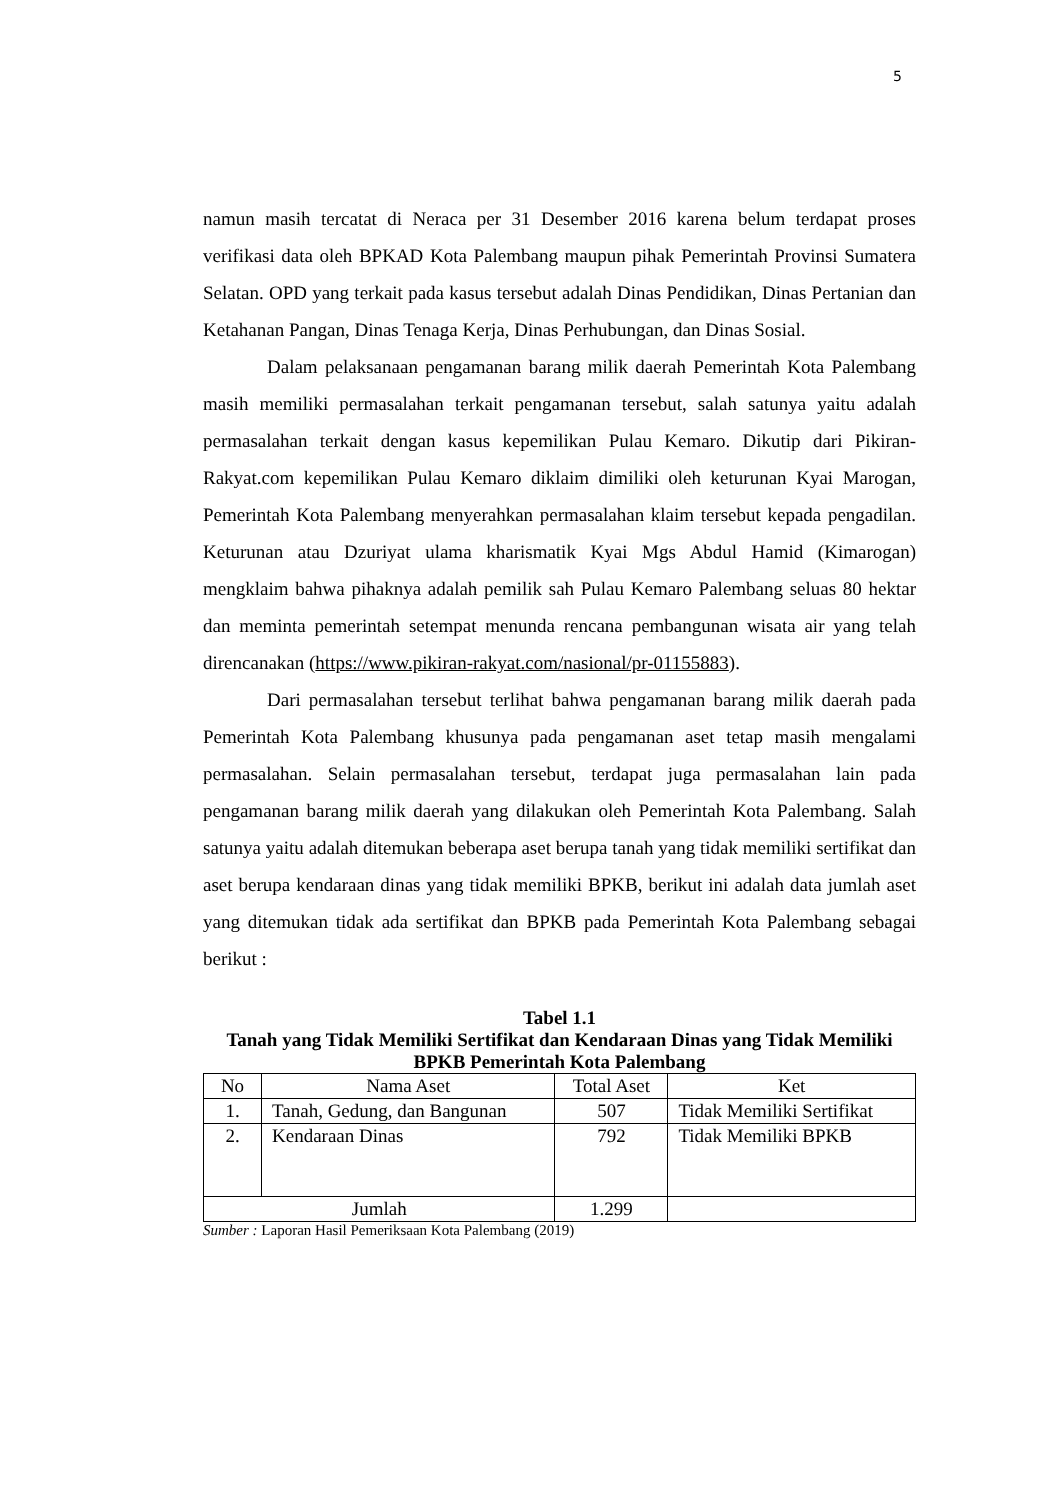5
namun masih tercatat di Neraca per 31 Desember 2016 karena belum terdapat proses verifikasi data oleh BPKAD Kota Palembang maupun pihak Pemerintah Provinsi Sumatera Selatan. OPD yang terkait pada kasus tersebut adalah Dinas Pendidikan, Dinas Pertanian dan Ketahanan Pangan, Dinas Tenaga Kerja, Dinas Perhubungan, dan Dinas Sosial.
Dalam pelaksanaan pengamanan barang milik daerah Pemerintah Kota Palembang masih memiliki permasalahan terkait pengamanan tersebut, salah satunya yaitu adalah permasalahan terkait dengan kasus kepemilikan Pulau Kemaro. Dikutip dari Pikiran-Rakyat.com kepemilikan Pulau Kemaro diklaim dimiliki oleh keturunan Kyai Marogan, Pemerintah Kota Palembang menyerahkan permasalahan klaim tersebut kepada pengadilan. Keturunan atau Dzuriyat ulama kharismatik Kyai Mgs Abdul Hamid (Kimarogan) mengklaim bahwa pihaknya adalah pemilik sah Pulau Kemaro Palembang seluas 80 hektar dan meminta pemerintah setempat menunda rencana pembangunan wisata air yang telah direncanakan (https://www.pikiran-rakyat.com/nasional/pr-01155883).
Dari permasalahan tersebut terlihat bahwa pengamanan barang milik daerah pada Pemerintah Kota Palembang khusunya pada pengamanan aset tetap masih mengalami permasalahan. Selain permasalahan tersebut, terdapat juga permasalahan lain pada pengamanan barang milik daerah yang dilakukan oleh Pemerintah Kota Palembang. Salah satunya yaitu adalah ditemukan beberapa aset berupa tanah yang tidak memiliki sertifikat dan aset berupa kendaraan dinas yang tidak memiliki BPKB, berikut ini adalah data jumlah aset yang ditemukan tidak ada sertifikat dan BPKB pada Pemerintah Kota Palembang sebagai berikut :
Tabel 1.1
Tanah yang Tidak Memiliki Sertifikat dan Kendaraan Dinas yang Tidak Memiliki BPKB Pemerintah Kota Palembang
| No | Nama Aset | Total Aset | Ket |
| --- | --- | --- | --- |
| 1. | Tanah, Gedung, dan Bangunan | 507 | Tidak Memiliki Sertifikat |
| 2. | Kendaraan Dinas | 792 | Tidak Memiliki BPKB |
| Jumlah | | 1.299 | |
Sumber : Laporan Hasil Pemeriksaan Kota Palembang (2019)